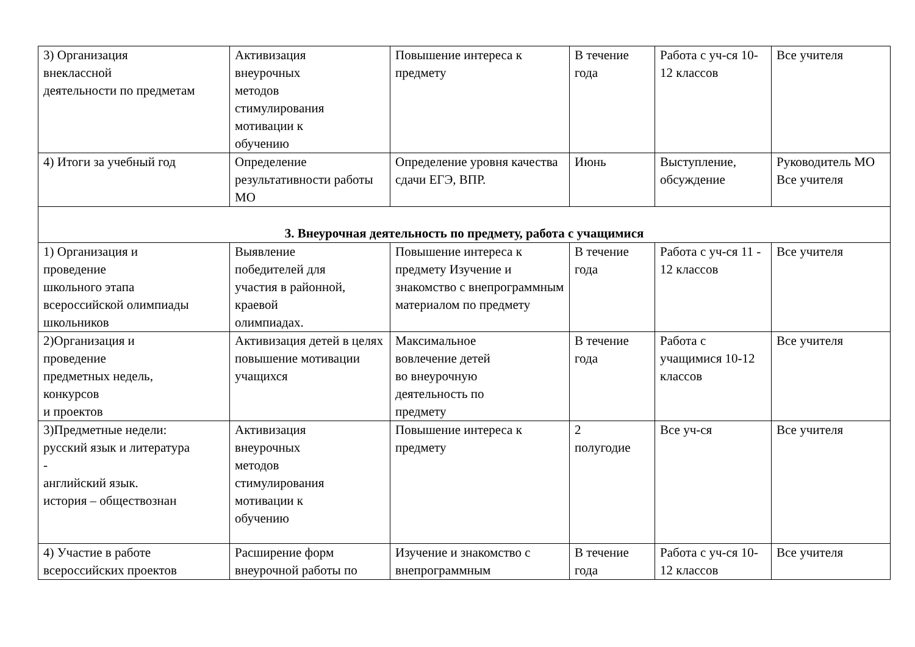| 3) Организация внеклассной деятельности по предметам | Активизация внеурочных методов стимулирования мотивации к обучению | Повышение интереса к предмету | В течение года | Работа с уч-ся 10-12 классов | Все учителя |
| 4) Итоги за учебный год | Определение результативности работы МО | Определение уровня качества сдачи ЕГЭ, ВПР. | Июнь | Выступление, обсуждение | Руководитель МО Все учителя |
| 3. Внеурочная деятельность по предмету, работа с учащимися | | | | | |
| 1) Организация и проведение школьного этапа всероссийской олимпиады школьников | Выявление победителей для участия в районной, краевой олимпиадах. | Повышение интереса к предмету Изучение и знакомство с внепрограммным материалом по предмету | В течение года | Работа с уч-ся 11 - 12 классов | Все учителя |
| 2)Организация и проведение предметных недель, конкурсов и проектов | Активизация детей в целях повышение мотивации учащихся | Максимальное вовлечение детей во внеурочную деятельность по предмету | В течение года | Работа с учащимися 10-12 классов | Все учителя |
| 3)Предметные недели: русский язык и литература - английский язык. история – обществознан | Активизация внеурочных методов стимулирования мотивации к обучению | Повышение интереса к предмету | 2 полугодие | Все уч-ся | Все учителя |
| 4) Участие в работе всероссийских проектов | Расширение форм внеурочной работы по | Изучение и знакомство с внепрограммным | В течение года | Работа с уч-ся 10-12 классов | Все учителя |